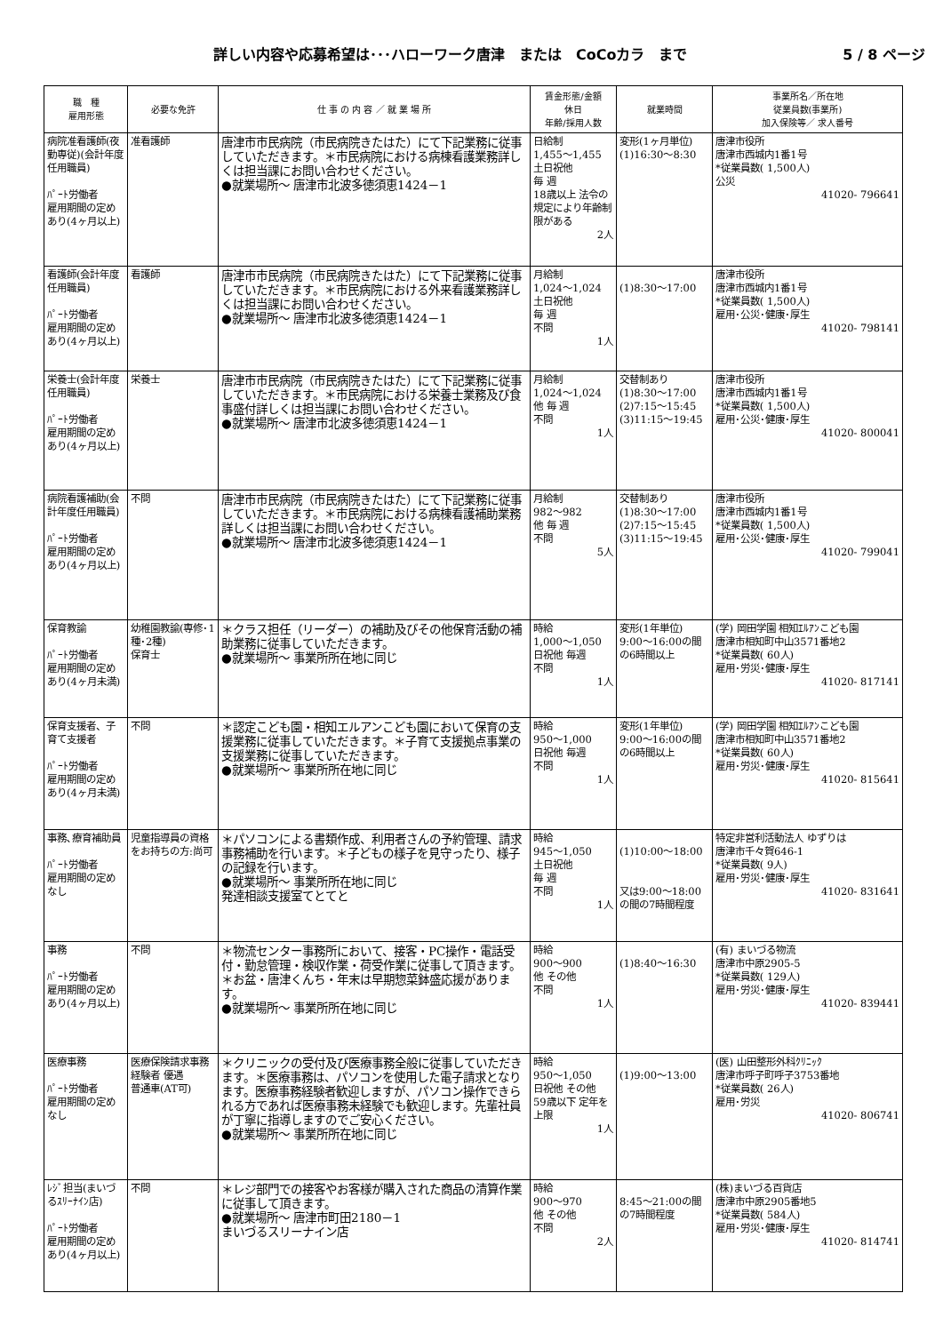詳しい内容や応募希望は･･･ハローワーク唐津　または　CoCoカラ　まで 5 / 8 ページ
| 職 種 雇用形態 | 必要な免許 | 仕 事 の 内 容 ／ 就 業 場 所 | 賃金形態/金額 休日 年齢/採用人数 | 就業時間 | 事業所名／所在地 従業員数(事業所) 加入保険等／ 求人番号 |
| --- | --- | --- | --- | --- | --- |
| 病院准看護師(夜勤専従)(会計年度任用職員) ﾊﾟｰﾄ労働者 雇用期間の定めあり(4ヶ月以上) | 准看護師 | 唐津市市民病院（市民病院きたはた）にて下記業務に従事していただきます。＊市民病院における病棟看護業務詳しくは担当課にお問い合わせください。 ●就業場所～ 唐津市北波多徳須恵1424－1 | 日給制 1,455～1,455 土日祝他 毎 週 18歳以上 法令の規定により年齢制限がある 2人 | 変形(1ヶ月単位) (1)16:30～8:30 | 唐津市役所 唐津市西城内1番1号 *従業員数( 1,500人) 公災 41020- 796641 |
| 看護師(会計年度任用職員) ﾊﾟｰﾄ労働者 雇用期間の定めあり(4ヶ月以上) | 看護師 | 唐津市市民病院（市民病院きたはた）にて下記業務に従事していただきます。＊市民病院における外来看護業務詳しくは担当課にお問い合わせください。 ●就業場所～ 唐津市北波多徳須恵1424－1 | 月給制 1,024～1,024 土日祝他 毎 週 不問 1人 | (1)8:30～17:00 | 唐津市役所 唐津市西城内1番1号 *従業員数( 1,500人) 雇用･公災･健康･厚生 41020- 798141 |
| 栄養士(会計年度任用職員) ﾊﾟｰﾄ労働者 雇用期間の定めあり(4ヶ月以上) | 栄養士 | 唐津市市民病院（市民病院きたはた）にて下記業務に従事していただきます。＊市民病院における栄養士業務及び食事盛付詳しくは担当課にお問い合わせください。 ●就業場所～ 唐津市北波多徳須恵1424－1 | 月給制 1,024～1,024 他 毎 週 不問 1人 | 交替制あり (1)8:30～17:00 (2)7:15～15:45 (3)11:15～19:45 | 唐津市役所 唐津市西城内1番1号 *従業員数( 1,500人) 雇用･公災･健康･厚生 41020- 800041 |
| 病院看護補助(会計年度任用職員) ﾊﾟｰﾄ労働者 雇用期間の定めあり(4ヶ月以上) | 不問 | 唐津市市民病院（市民病院きたはた）にて下記業務に従事していただきます。＊市民病院における病棟看護補助業務詳しくは担当課にお問い合わせください。 ●就業場所～ 唐津市北波多徳須恵1424－1 | 月給制 982～982 他 毎 週 不問 5人 | 交替制あり (1)8:30～17:00 (2)7:15～15:45 (3)11:15～19:45 | 唐津市役所 唐津市西城内1番1号 *従業員数( 1,500人) 雇用･公災･健康･厚生 41020- 799041 |
| 保育教諭 ﾊﾟｰﾄ労働者 雇用期間の定めあり(4ヶ月未満) | 幼稚園教諭(専修･1種･2種) 保育士 | ＊クラス担任（リーダー）の補助及びその他保育活動の補助業務に従事していただきます。 ●就業場所～ 事業所所在地に同じ | 時給 1,000～1,050 日祝他 毎週 不問 1人 | 変形(1年単位) 9:00～16:00の間の6時間以上 | (学) 岡田学園 相知ｴﾙｱﾝこども園 唐津市相知町中山3571番地2 *従業員数( 60人) 雇用･労災･健康･厚生 41020- 817141 |
| 保育支援者、子育て支援者 ﾊﾟｰﾄ労働者 雇用期間の定めあり(4ヶ月未満) | 不問 | ＊認定こども園・相知エルアンこども園において保育の支援業務に従事していただきます。＊子育て支援拠点事業の支援業務に従事していただきます。 ●就業場所～ 事業所所在地に同じ | 時給 950～1,000 日祝他 毎週 不問 1人 | 変形(1年単位) 9:00～16:00の間の6時間以上 | (学) 岡田学園 相知ｴﾙｱﾝこども園 唐津市相知町中山3571番地2 *従業員数( 60人) 雇用･労災･健康･厚生 41020- 815641 |
| 事務､療育補助員 ﾊﾟｰﾄ労働者 雇用期間の定めなし | 児童指導員の資格をお持ちの方:尚可 | ＊パソコンによる書類作成、利用者さんの予約管理、請求事務補助を行います。＊子どもの様子を見守ったり、様子の記録を行います。 ●就業場所～ 事業所所在地に同じ 発達相談支援室てとてと | 時給 945～1,050 土日祝他 毎 週 不問 1人 | (1)10:00～18:00 又は9:00～18:00の間の7時間程度 | 特定非営利活動法人 ゆずりは 唐津市千々賀646-1 *従業員数( 9人) 雇用･労災･健康･厚生 41020- 831641 |
| 事務 ﾊﾟｰﾄ労働者 雇用期間の定めあり(4ヶ月以上) | 不問 | ＊物流センター事務所において、接客・PC操作・電話受付・勤怠管理・検収作業・荷受作業に従事して頂きます。＊お盆・唐津くんち・年末は早期惣菜鉢盛応援があります。 ●就業場所～ 事業所所在地に同じ | 時給 900～900 他 その他 不問 1人 | (1)8:40～16:30 | (有) まいづる物流 唐津市中原2905-5 *従業員数( 129人) 雇用･労災･健康･厚生 41020- 839441 |
| 医療事務 ﾊﾟｰﾄ労働者 雇用期間の定めなし | 医療保険請求事務経験者 優遇 普通車(AT可) | ＊クリニックの受付及び医療事務全般に従事していただきます。＊医療事務は、パソコンを使用した電子請求となります。医療事務経験者歓迎しますが、パソコン操作できられる方であれば医療事務未経験でも歓迎します。先輩社員が丁寧に指導しますのでご安心ください。 ●就業場所～ 事業所所在地に同じ | 時給 950～1,050 日祝他 その他 59歳以下 定年を上限 1人 | (1)9:00～13:00 | (医) 山田整形外科ｸﾘﾆｯｸ 唐津市呼子町呼子3753番地 *従業員数( 26人) 雇用･労災 41020- 806741 |
| ﾚｼﾞ担当(まいづるｽﾘｰﾅｲﾝ店) ﾊﾟｰﾄ労働者 雇用期間の定めあり(4ヶ月以上) | 不問 | ＊レジ部門での接客やお客様が購入された商品の清算作業に従事して頂きます。 ●就業場所～ 唐津市町田2180－1 まいづるスリーナイン店 | 時給 900～970 他 その他 不問 2人 | 8:45～21:00の間の7時間程度 | (株)まいづる百貨店 唐津市中原2905番地5 *従業員数( 584人) 雇用･労災･健康･厚生 41020- 814741 |